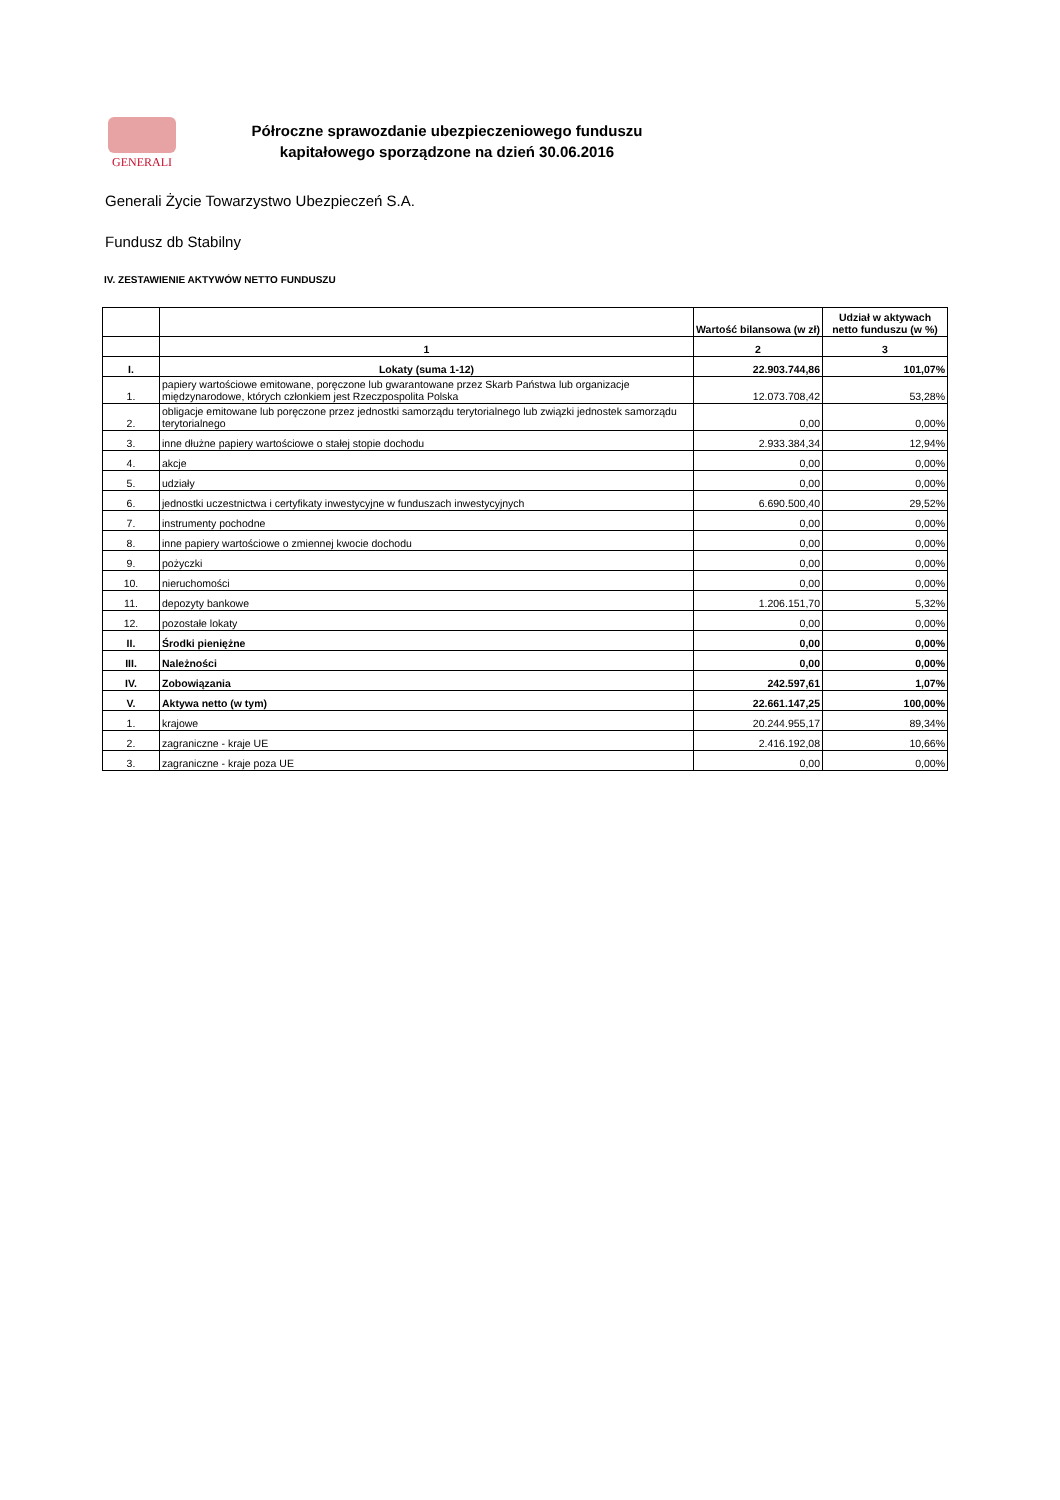GENERALI
Półroczne sprawozdanie ubezpieczeniowego funduszu kapitałowego sporządzone na dzień 30.06.2016
Generali Życie Towarzystwo Ubezpieczeń S.A.
Fundusz db Stabilny
IV. ZESTAWIENIE AKTYWÓW NETTO FUNDUSZU
| | | Wartość bilansowa (w zł) | Udział w aktywach netto funduszu (w %) |
| --- | --- | --- | --- |
| | 1 | 2 | 3 |
| I. | Lokaty (suma 1-12) | 22.903.744,86 | 101,07% |
| 1. | papiery wartościowe emitowane, poręczone lub gwarantowane przez Skarb Państwa lub organizacje międzynarodowe, których członkiem jest Rzeczpospolita Polska | 12.073.708,42 | 53,28% |
| 2. | obligacje emitowane lub poręczone przez jednostki samorządu terytorialnego lub związki jednostek samorządu terytorialnego | 0,00 | 0,00% |
| 3. | inne dłużne papiery wartościowe o stałej stopie dochodu | 2.933.384,34 | 12,94% |
| 4. | akcje | 0,00 | 0,00% |
| 5. | udziały | 0,00 | 0,00% |
| 6. | jednostki uczestnictwa i certyfikaty inwestycyjne w funduszach inwestycyjnych | 6.690.500,40 | 29,52% |
| 7. | instrumenty pochodne | 0,00 | 0,00% |
| 8. | inne papiery wartościowe o zmiennej kwocie dochodu | 0,00 | 0,00% |
| 9. | pożyczki | 0,00 | 0,00% |
| 10. | nieruchomości | 0,00 | 0,00% |
| 11. | depozyty bankowe | 1.206.151,70 | 5,32% |
| 12. | pozostałe lokaty | 0,00 | 0,00% |
| II. | Środki pieniężne | 0,00 | 0,00% |
| III. | Należności | 0,00 | 0,00% |
| IV. | Zobowiązania | 242.597,61 | 1,07% |
| V. | Aktywa netto (w tym) | 22.661.147,25 | 100,00% |
| 1. | krajowe | 20.244.955,17 | 89,34% |
| 2. | zagraniczne - kraje UE | 2.416.192,08 | 10,66% |
| 3. | zagraniczne - kraje poza UE | 0,00 | 0,00% |